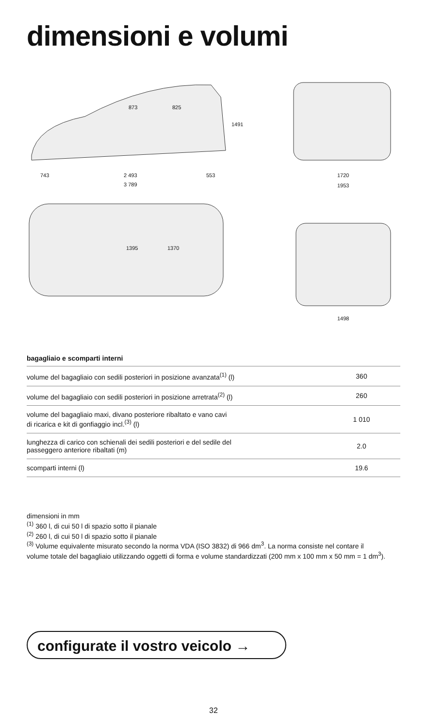dimensioni e volumi
873 825
1491
743 2 493 553
3 789
1720
1953
1395 1370
1498
bagagliaio e scomparti interni
| volume del bagagliaio con sedili posteriori in posizione avanzata<sup>(1)</sup> (l) | 360 |
| volume del bagagliaio con sedili posteriori in posizione arretrata<sup>(2)</sup> (l) | 260 |
| volume del bagagliaio maxi, divano posteriore ribaltato e vano cavi di ricarica e kit di gonfiaggio incl.<sup>(3)</sup> (l) | 1 010 |
| lunghezza di carico con schienali dei sedili posteriori e del sedile del passeggero anteriore ribaltati (m) | 2.0 |
| scomparti interni (l) | 19.6 |
dimensioni in mm
<sup>(1)</sup> 360 l, di cui 50 l di spazio sotto il pianale
<sup>(2)</sup> 260 l, di cui 50 l di spazio sotto il pianale
<sup>(3)</sup> Volume equivalente misurato secondo la norma VDA (ISO 3832) di 966 dm<sup>3</sup>. La norma consiste nel contare il volume totale del bagagliaio utilizzando oggetti di forma e volume standardizzati (200 mm x 100 mm x 50 mm = 1 dm<sup>3</sup>).
configurate il vostro veicolo →
32